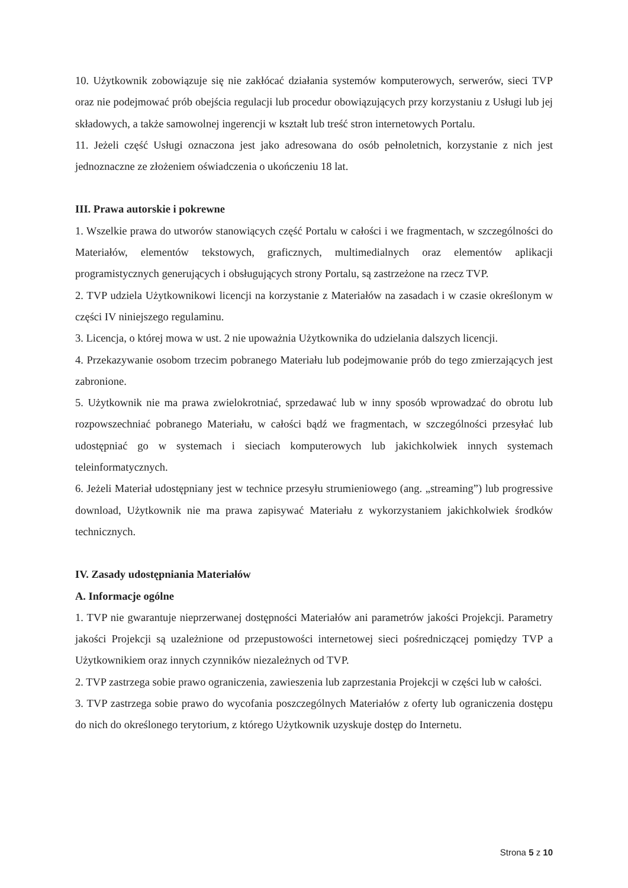10. Użytkownik zobowiązuje się nie zakłócać działania systemów komputerowych, serwerów, sieci TVP oraz nie podejmować prób obejścia regulacji lub procedur obowiązujących przy korzystaniu z Usługi lub jej składowych, a także samowolnej ingerencji w kształt lub treść stron internetowych Portalu.
11. Jeżeli część Usługi oznaczona jest jako adresowana do osób pełnoletnich, korzystanie z nich jest jednoznaczne ze złożeniem oświadczenia o ukończeniu 18 lat.
III. Prawa autorskie i pokrewne
1. Wszelkie prawa do utworów stanowiących część Portalu w całości i we fragmentach, w szczególności do Materiałów, elementów tekstowych, graficznych, multimedialnych oraz elementów aplikacji programistycznych generujących i obsługujących strony Portalu, są zastrzeżone na rzecz TVP.
2. TVP udziela Użytkownikowi licencji na korzystanie z Materiałów na zasadach i w czasie określonym w części IV niniejszego regulaminu.
3. Licencja, o której mowa w ust. 2 nie upoważnia Użytkownika do udzielania dalszych licencji.
4. Przekazywanie osobom trzecim pobranego Materiału lub podejmowanie prób do tego zmierzających jest zabronione.
5. Użytkownik nie ma prawa zwielokrotniać, sprzedawać lub w inny sposób wprowadzać do obrotu lub rozpowszechniać pobranego Materiału, w całości bądź we fragmentach, w szczególności przesyłać lub udostępniać go w systemach i sieciach komputerowych lub jakichkolwiek innych systemach teleinformatycznych.
6. Jeżeli Materiał udostępniany jest w technice przesyłu strumieniowego (ang. „streaming”) lub progressive download, Użytkownik nie ma prawa zapisywać Materiału z wykorzystaniem jakichkolwiek środków technicznych.
IV. Zasady udostępniania Materiałów
A. Informacje ogólne
1. TVP nie gwarantuje nieprzerwanej dostępności Materiałów ani parametrów jakości Projekcji. Parametry jakości Projekcji są uzależnione od przepustowości internetowej sieci pośredniczącej pomiędzy TVP a Użytkownikiem oraz innych czynników niezależnych od TVP.
2. TVP zastrzega sobie prawo ograniczenia, zawieszenia lub zaprzestania Projekcji w części lub w całości.
3. TVP zastrzega sobie prawo do wycofania poszczególnych Materiałów z oferty lub ograniczenia dostępu do nich do określonego terytorium, z którego Użytkownik uzyskuje dostęp do Internetu.
Strona 5 z 10